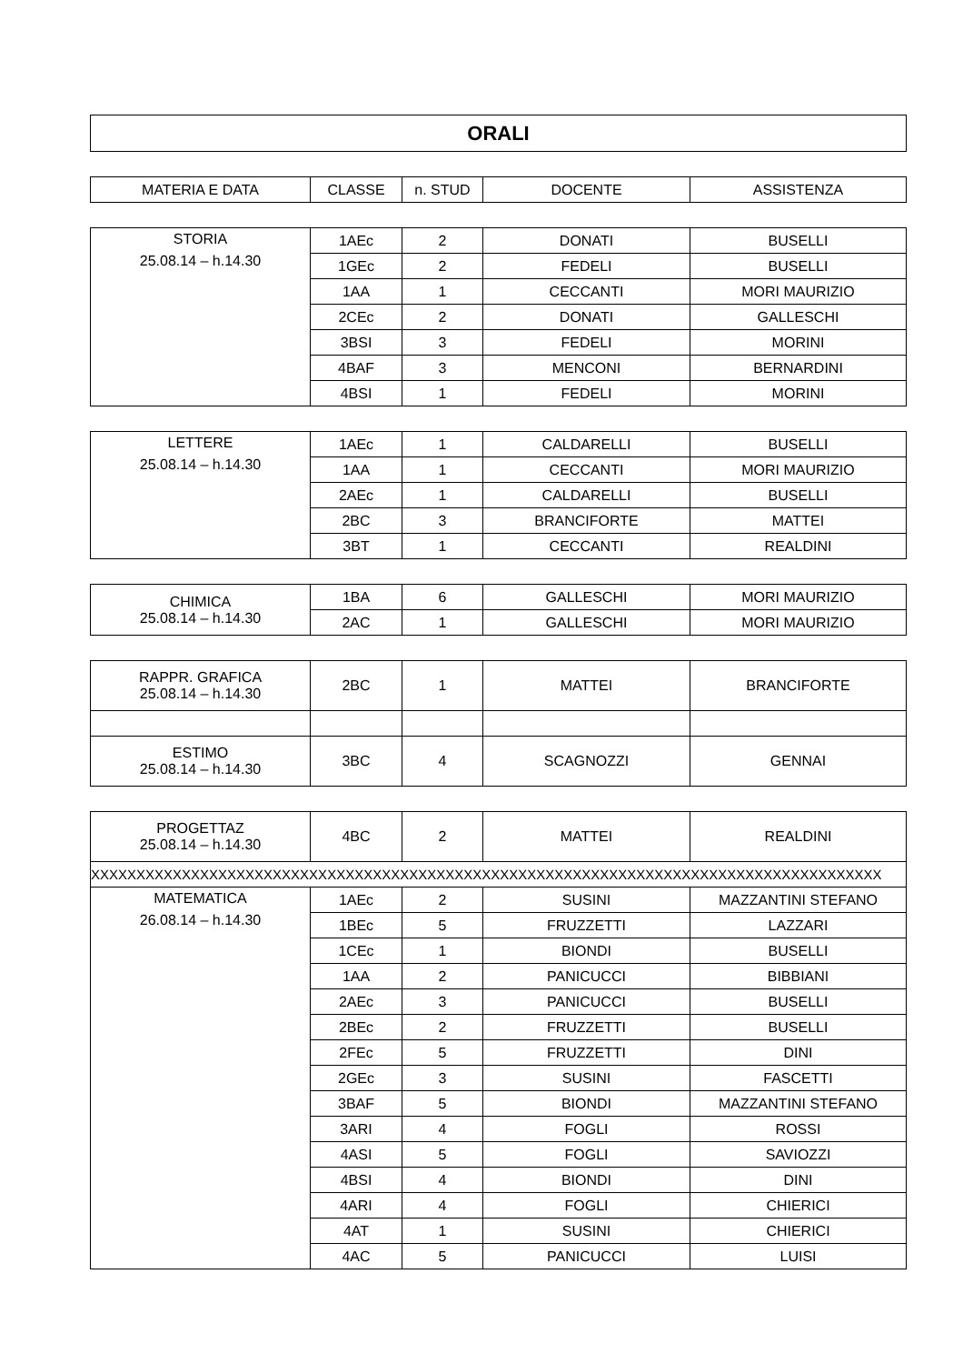| ORALI | | | | |
| --- | --- | --- | --- | --- |
| MATERIA E DATA | CLASSE | n. STUD | DOCENTE | ASSISTENZA |
| STORIA 25.08.14 – h.14.30 | 1AEc | 2 | DONATI | BUSELLI |
| | 1GEc | 2 | FEDELI | BUSELLI |
| | 1AA | 1 | CECCANTI | MORI MAURIZIO |
| | 2CEc | 2 | DONATI | GALLESCHI |
| | 3BSI | 3 | FEDELI | MORINI |
| | 4BAF | 3 | MENCONI | BERNARDINI |
| | 4BSI | 1 | FEDELI | MORINI |
| LETTERE 25.08.14 – h.14.30 | 1AEc | 1 | CALDARELLI | BUSELLI |
| | 1AA | 1 | CECCANTI | MORI MAURIZIO |
| | 2AEc | 1 | CALDARELLI | BUSELLI |
| | 2BC | 3 | BRANCIFORTE | MATTEI |
| | 3BT | 1 | CECCANTI | REALDINI |
| CHIMICA 25.08.14 – h.14.30 | 1BA | 6 | GALLESCHI | MORI MAURIZIO |
| | 2AC | 1 | GALLESCHI | MORI MAURIZIO |
| RAPPR. GRAFICA 25.08.14 – h.14.30 | 2BC | 1 | MATTEI | BRANCIFORTE |
| ESTIMO 25.08.14 – h.14.30 | 3BC | 4 | SCAGNOZZI | GENNAI |
| PROGETTAZ 25.08.14 – h.14.30 | 4BC | 2 | MATTEI | REALDINI |
| XXXXXXXXXXXXXXXXXXXXXXXXXXXXXXXXXXXXXXXXXXXXXXXXXXXXXXXXXXXXXXXXXXXXXXXXXXXXXXXXXXXXXXX | | | | |
| MATEMATICA 26.08.14 – h.14.30 | 1AEc | 2 | SUSINI | MAZZANTINI STEFANO |
| | 1BEc | 5 | FRUZZETTI | LAZZARI |
| | 1CEc | 1 | BIONDI | BUSELLI |
| | 1AA | 2 | PANICUCCI | BIBBIANI |
| | 2AEc | 3 | PANICUCCI | BUSELLI |
| | 2BEc | 2 | FRUZZETTI | BUSELLI |
| | 2FEc | 5 | FRUZZETTI | DINI |
| | 2GEc | 3 | SUSINI | FASCETTI |
| | 3BAF | 5 | BIONDI | MAZZANTINI STEFANO |
| | 3ARI | 4 | FOGLI | ROSSI |
| | 4ASI | 5 | FOGLI | SAVIOZZI |
| | 4BSI | 4 | BIONDI | DINI |
| | 4ARI | 4 | FOGLI | CHIERICI |
| | 4AT | 1 | SUSINI | CHIERICI |
| | 4AC | 5 | PANICUCCI | LUISI |